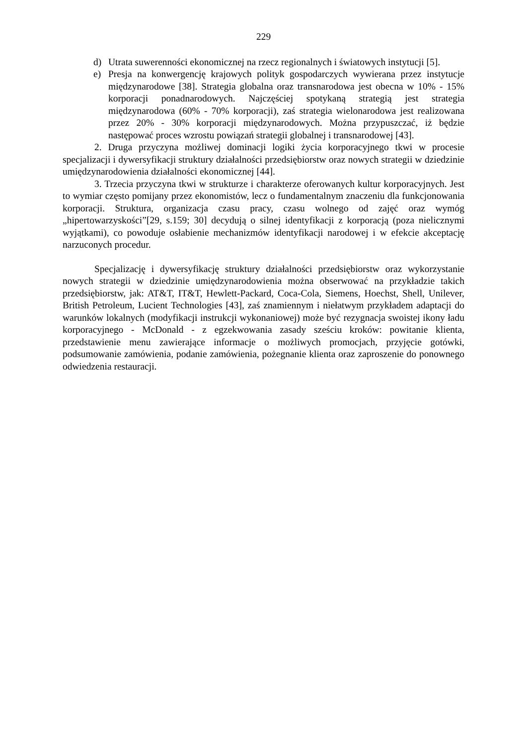229
d) Utrata suwerenności ekonomicznej na rzecz regionalnych i światowych instytucji [5].
e) Presja na konwergencję krajowych polityk gospodarczych wywierana przez instytucje międzynarodowe [38]. Strategia globalna oraz transnarodowa jest obecna w 10% - 15% korporacji ponadnarodowych. Najczęściej spotykaną strategią jest strategia międzynarodowa (60% - 70% korporacji), zaś strategia wielonarodowa jest realizowana przez 20% - 30% korporacji międzynarodowych. Można przypuszczać, iż będzie następować proces wzrostu powiązań strategii globalnej i transnarodowej [43].
2. Druga przyczyna możliwej dominacji logiki życia korporacyjnego tkwi w procesie specjalizacji i dywersyfikacji struktury działalności przedsiębiorstw oraz nowych strategii w dziedzinie umiędzynarodowienia działalności ekonomicznej [44].
3. Trzecia przyczyna tkwi w strukturze i charakterze oferowanych kultur korporacyjnych. Jest to wymiar często pomijany przez ekonomistów, lecz o fundamentalnym znaczeniu dla funkcjonowania korporacji. Struktura, organizacja czasu pracy, czasu wolnego od zajęć oraz wymóg „hipertowarzyskości”[29, s.159; 30] decydują o silnej identyfikacji z korporacją (poza nielicznymi wyjątkami), co powoduje osłabienie mechanizmów identyfikacji narodowej i w efekcie akceptację narzuconych procedur.
Specjalizację i dywersyfikację struktury działalności przedsiębiorstw oraz wykorzystanie nowych strategii w dziedzinie umiędzynarodowienia można obserwować na przykładzie takich przedsiębiorstw, jak: AT&T, IT&T, Hewlett-Packard, Coca-Cola, Siemens, Hoechst, Shell, Unilever, British Petroleum, Lucient Technologies [43], zaś znamiennym i niełatwym przykładem adaptacji do warunków lokalnych (modyfikacji instrukcji wykonaniowej) może być rezygnacja swoistej ikony ładu korporacyjnego - McDonald - z egzekwowania zasady sześciu kroków: powitanie klienta, przedstawienie menu zawierające informacje o możliwych promocjach, przyjęcie gotówki, podsumowanie zamówienia, podanie zamówienia, pożegnanie klienta oraz zaproszenie do ponownego odwiedzenia restauracji.